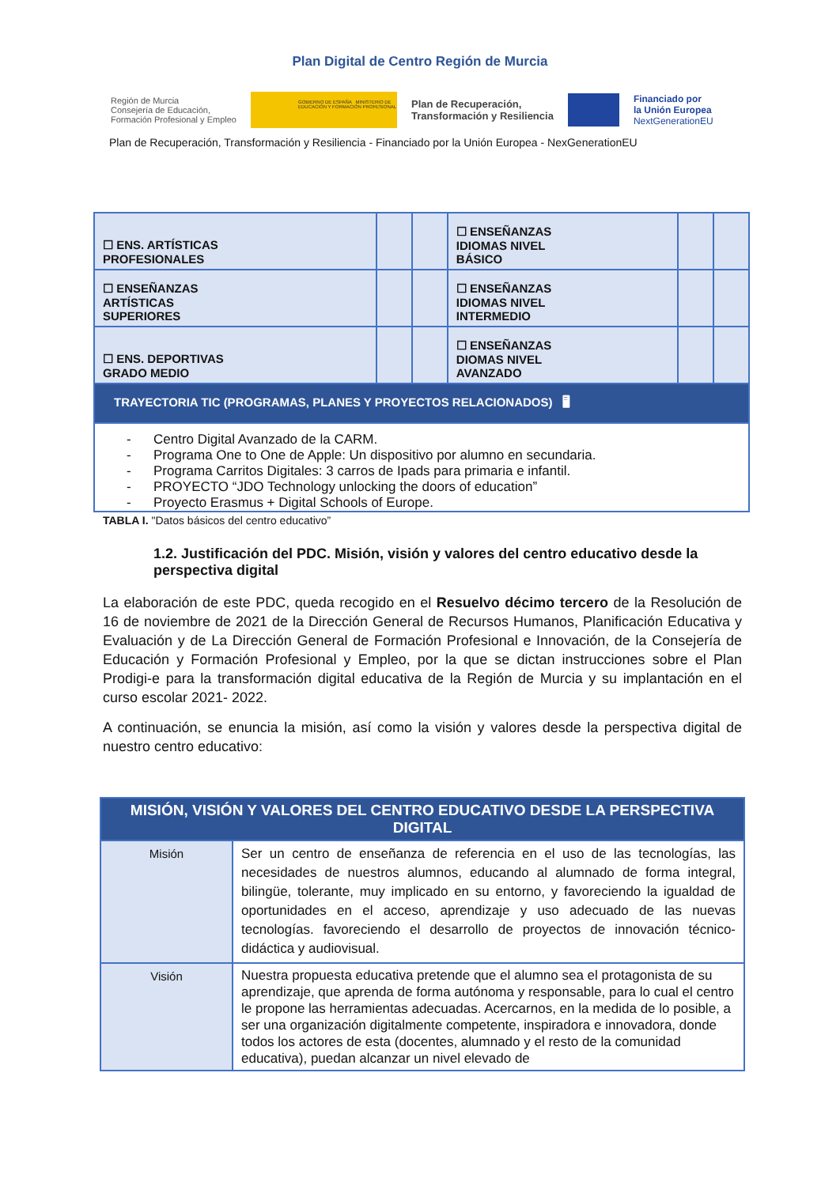Plan Digital de Centro Región de Murcia
Región de Murcia
Consejería de Educación,
Formación Profesional y Empleo
GOBIERNO DE ESPAÑA MINISTERIO DE EDUCACIÓN Y FORMACIÓN PROFESIONAL
Plan de Recuperación,
Transformación y Resiliencia
Financiado por
la Unión Europea
NextGenerationEU
Plan de Recuperación, Transformación y Resiliencia - Financiado por la Unión Europea - NexGenerationEU
| ☐ ENS. ARTÍSTICAS PROFESIONALES | | | ☐ ENSEÑANZAS IDIOMAS NIVEL BÁSICO | | |
| ☐ ENSEÑANZAS ARTÍSTICAS SUPERIORES | | | ☐ ENSEÑANZAS IDIOMAS NIVEL INTERMEDIO | | |
| ☐ ENS. DEPORTIVAS GRADO MEDIO | | | ☐ ENSEÑANZAS DIOMAS NIVEL AVANZADO | | |
| TRAYECTORIA TIC (PROGRAMAS, PLANES Y PROYECTOS RELACIONADOS) 🖥 | | | | | |
| - Centro Digital Avanzado de la CARM. - Programa One to One de Apple: Un dispositivo por alumno en secundaria. - Programa Carritos Digitales: 3 carros de Ipads para primaria e infantil. - PROYECTO “JDO Technology unlocking the doors of education” - Proyecto Erasmus + Digital Schools of Europe. | | | | | |
TABLA I. "Datos básicos del centro educativo”
1.2. Justificación del PDC. Misión, visión y valores del centro educativo desde la perspectiva digital
La elaboración de este PDC, queda recogido en el Resuelvo décimo tercero de la Resolución de 16 de noviembre de 2021 de la Dirección General de Recursos Humanos, Planificación Educativa y Evaluación y de La Dirección General de Formación Profesional e Innovación, de la Consejería de Educación y Formación Profesional y Empleo, por la que se dictan instrucciones sobre el Plan Prodigi-e para la transformación digital educativa de la Región de Murcia y su implantación en el curso escolar 2021- 2022.
A continuación, se enuncia la misión, así como la visión y valores desde la perspectiva digital de nuestro centro educativo:
| MISIÓN, VISIÓN Y VALORES DEL CENTRO EDUCATIVO DESDE LA PERSPECTIVA DIGITAL | |
| --- | --- |
| Misión | Ser un centro de enseñanza de referencia en el uso de las tecnologías, las necesidades de nuestros alumnos, educando al alumnado de forma integral, bilingüe, tolerante, muy implicado en su entorno, y favoreciendo la igualdad de oportunidades en el acceso, aprendizaje y uso adecuado de las nuevas tecnologías. favoreciendo el desarrollo de proyectos de innovación técnico-didáctica y audiovisual. |
| Visión | Nuestra propuesta educativa pretende que el alumno sea el protagonista de su aprendizaje, que aprenda de forma autónoma y responsable, para lo cual el centro le propone las herramientas adecuadas. Acercarnos, en la medida de lo posible, a ser una organización digitalmente competente, inspiradora e innovadora, donde todos los actores de esta (docentes, alumnado y el resto de la comunidad educativa), puedan alcanzar un nivel elevado de |